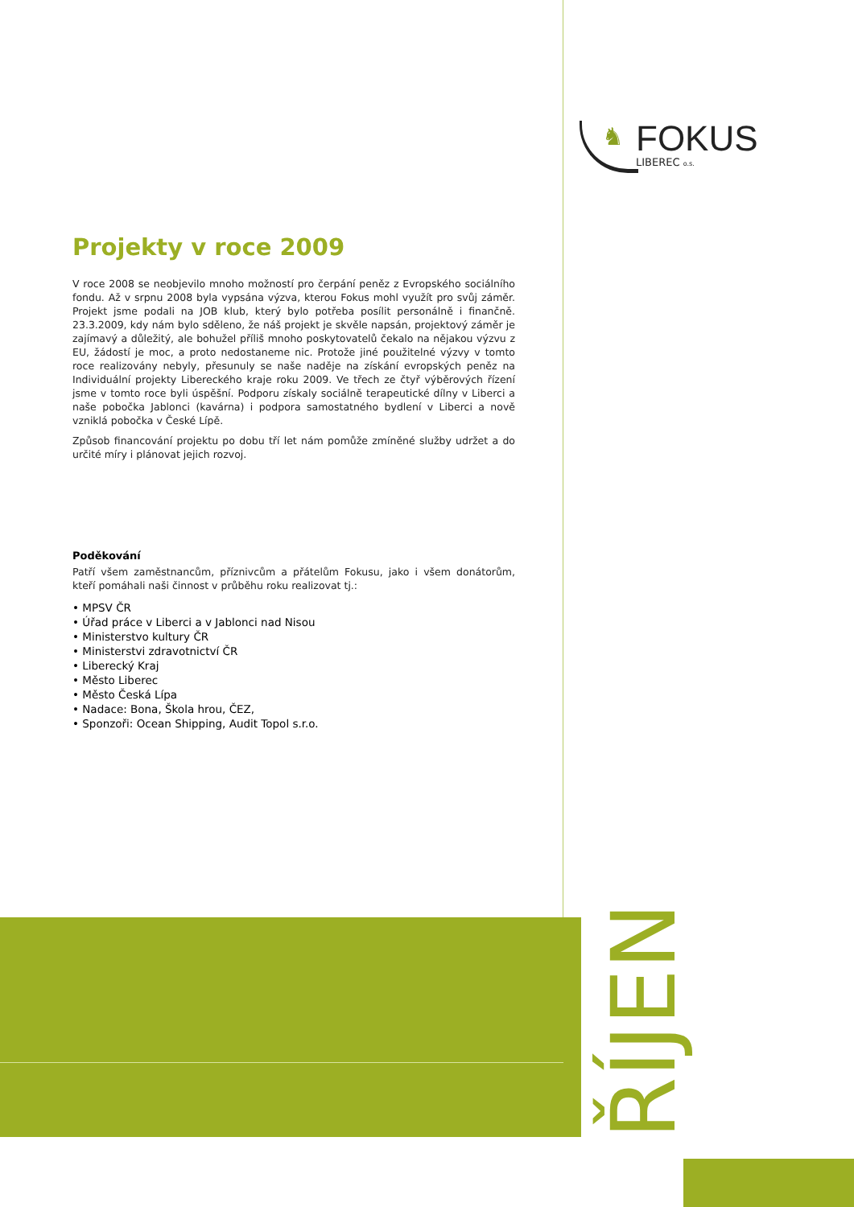♞
FOKUS
LIBEREC o.s.
Projekty v roce 2009
V roce 2008 se neobjevilo mnoho možností pro čerpání peněz z Evropského sociálního fondu. Až v srpnu 2008 byla vypsána výzva, kterou Fokus mohl využít pro svůj záměr. Projekt jsme podali na JOB klub, který bylo potřeba posílit personálně i finančně. 23.3.2009, kdy nám bylo sděleno, že náš projekt je skvěle napsán, projektový záměr je zajímavý a důležitý, ale bohužel příliš mnoho poskytovatelů čekalo na nějakou výzvu z EU, žádostí je moc, a proto nedostaneme nic. Protože jiné použitelné výzvy v tomto roce realizovány nebyly, přesunuly se naše naděje na získání evropských peněz na Individuální projekty Libereckého kraje roku 2009. Ve třech ze čtyř výběrových řízení jsme v tomto roce byli úspěšní. Podporu získaly sociálně terapeutické dílny v Liberci a naše pobočka Jablonci (kavárna) i podpora samostatného bydlení v Liberci a nově vzniklá pobočka v České Lípě.
Způsob financování projektu po dobu tří let nám pomůže zmíněné služby udržet a do určité míry i plánovat jejich rozvoj.
Poděkování
Patří všem zaměstnancům, příznivcům a přátelům Fokusu, jako i všem donátorům, kteří pomáhali naši činnost v průběhu roku realizovat tj.:
• MPSV ČR
• Úřad práce v Liberci a v Jablonci nad Nisou
• Ministerstvo kultury ČR
• Ministerstvi zdravotnictví ČR
• Liberecký Kraj
• Město Liberec
• Město Česká Lípa
• Nadace: Bona, Škola hrou, ČEZ,
• Sponzoři: Ocean Shipping, Audit Topol s.r.o.
ŘÍJEN